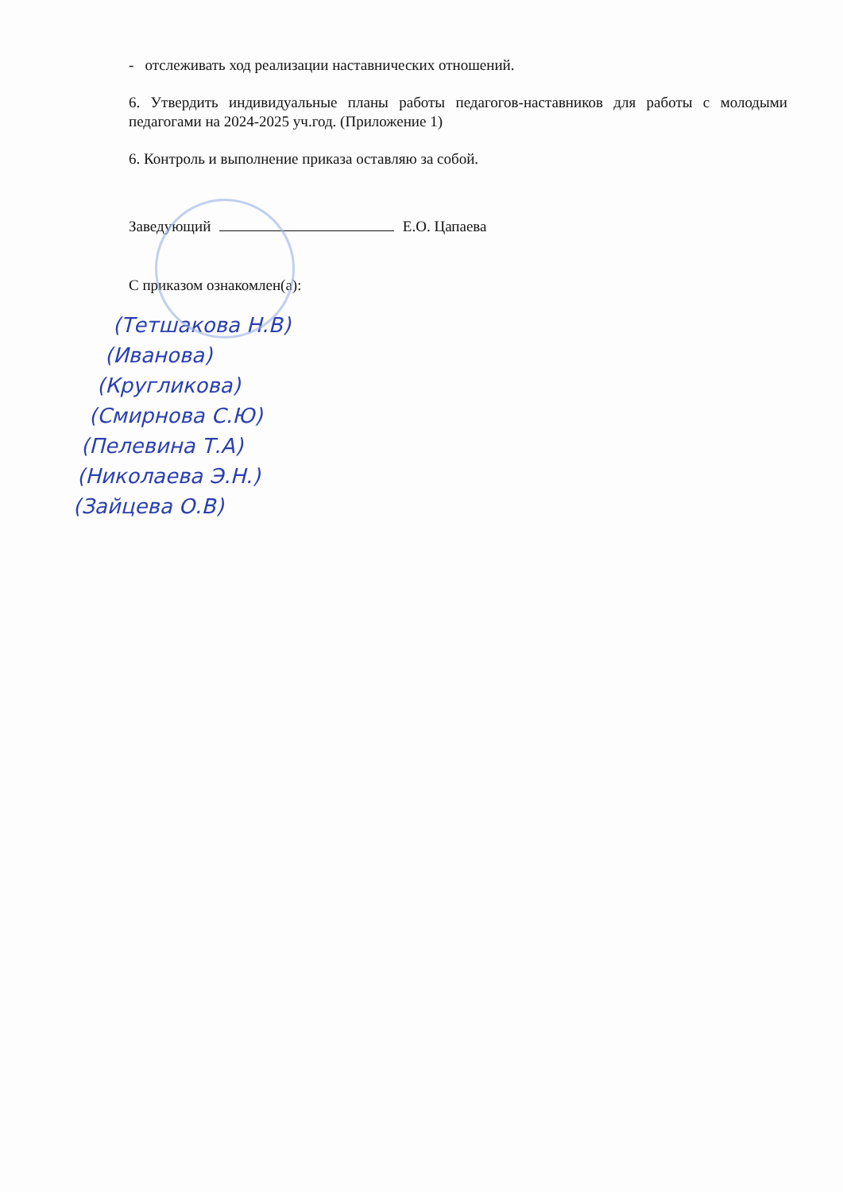- отслеживать ход реализации наставнических отношений.
6. Утвердить индивидуальные планы работы педагогов-наставников для работы с молодыми педагогами на 2024-2025 уч.год. (Приложение 1)
6. Контроль и выполнение приказа оставляю за собой.
Заведующий Е.О. Цапаева
С приказом ознакомлен(а):
(Тетшакова Н.В)
(Иванова)
(Кругликова)
(Смирнова С.Ю)
(Пелевина Т.А)
(Николаева Э.Н.)
(Зайцева О.В)